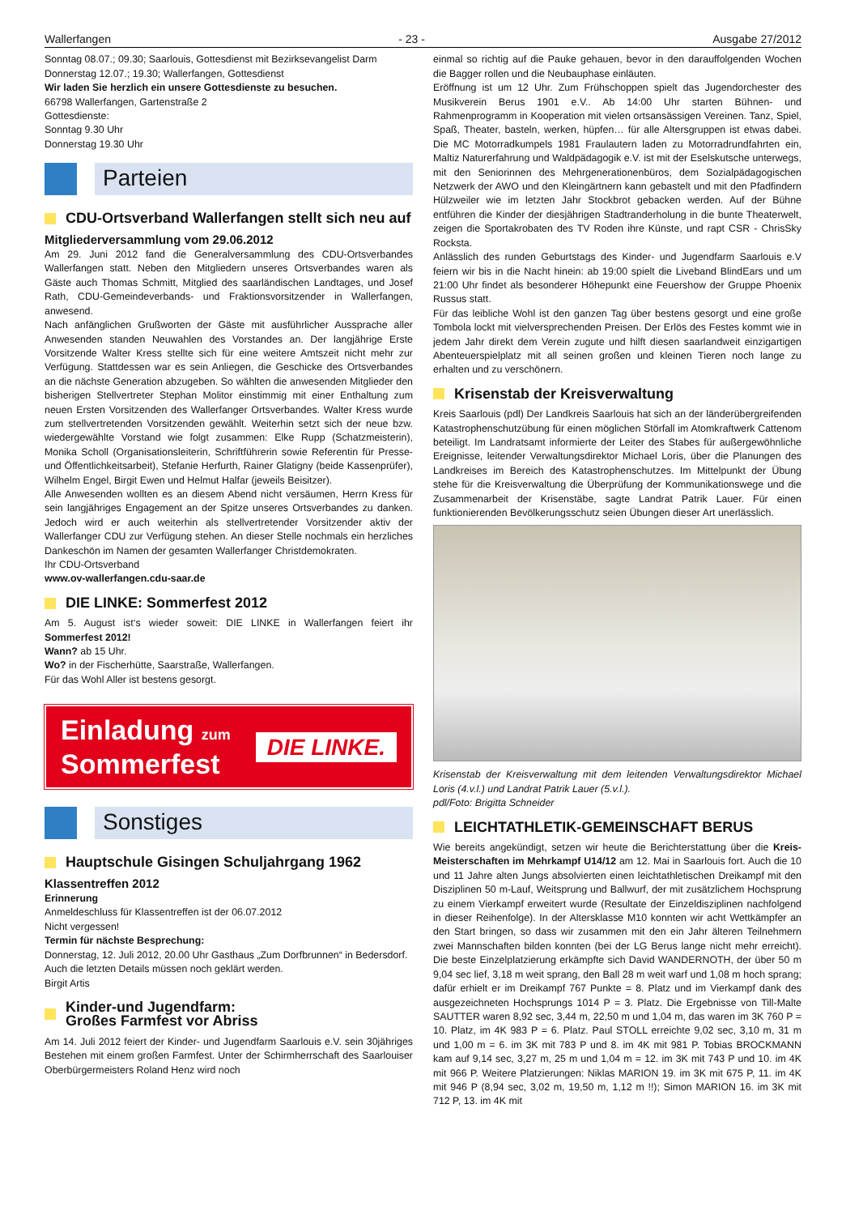Wallerfangen - 23 - Ausgabe 27/2012
Sonntag 08.07.; 09.30; Saarlouis, Gottesdienst mit Bezirksevangelist Darm
Donnerstag 12.07.; 19.30; Wallerfangen, Gottesdienst
Wir laden Sie herzlich ein unsere Gottesdienste zu besuchen.
66798 Wallerfangen, Gartenstraße 2
Gottesdienste:
Sonntag 9.30 Uhr
Donnerstag 19.30 Uhr
Parteien
CDU-Ortsverband Wallerfangen stellt sich neu auf
Mitgliederversammlung vom 29.06.2012
Am 29. Juni 2012 fand die Generalversammlung des CDU-Ortsverbandes Wallerfangen statt. Neben den Mitgliedern unseres Ortsverbandes waren als Gäste auch Thomas Schmitt, Mitglied des saarländischen Landtages, und Josef Rath, CDU-Gemeindeverbands- und Fraktionsvorsitzender in Wallerfangen, anwesend.
Nach anfänglichen Grußworten der Gäste mit ausführlicher Aussprache aller Anwesenden standen Neuwahlen des Vorstandes an. Der langjährige Erste Vorsitzende Walter Kress stellte sich für eine weitere Amtszeit nicht mehr zur Verfügung. Stattdessen war es sein Anliegen, die Geschicke des Ortsverbandes an die nächste Generation abzugeben. So wählten die anwesenden Mitglieder den bisherigen Stellvertreter Stephan Molitor einstimmig mit einer Enthaltung zum neuen Ersten Vorsitzenden des Wallerfanger Ortsverbandes. Walter Kress wurde zum stellvertretenden Vorsitzenden gewählt. Weiterhin setzt sich der neue bzw. wiedergewählte Vorstand wie folgt zusammen: Elke Rupp (Schatzmeisterin), Monika Scholl (Organisationsleiterin, Schriftführerin sowie Referentin für Presse- und Öffentlichkeitsarbeit), Stefanie Herfurth, Rainer Glatigny (beide Kassenprüfer), Wilhelm Engel, Birgit Ewen und Helmut Halfar (jeweils Beisitzer).
Alle Anwesenden wollten es an diesem Abend nicht versäumen, Herrn Kress für sein langjähriges Engagement an der Spitze unseres Ortsverbandes zu danken. Jedoch wird er auch weiterhin als stellvertretender Vorsitzender aktiv der Wallerfanger CDU zur Verfügung stehen. An dieser Stelle nochmals ein herzliches Dankeschön im Namen der gesamten Wallerfanger Christdemokraten.
Ihr CDU-Ortsverband
www.ov-wallerfangen.cdu-saar.de
DIE LINKE: Sommerfest 2012
Am 5. August ist‘s wieder soweit: DIE LINKE in Wallerfangen feiert ihr Sommerfest 2012!
Wann? ab 15 Uhr.
Wo? in der Fischerhütte, Saarstraße, Wallerfangen.
Für das Wohl Aller ist bestens gesorgt.
Einladung zum
Sommerfest
DIE LINKE.
Sonstiges
Hauptschule Gisingen Schuljahrgang 1962
Klassentreffen 2012
Erinnerung
Anmeldeschluss für Klassentreffen ist der 06.07.2012
Nicht vergessen!
Termin für nächste Besprechung:
Donnerstag, 12. Juli 2012, 20.00 Uhr Gasthaus „Zum Dorfbrunnen“ in Bedersdorf.
Auch die letzten Details müssen noch geklärt werden.
Birgit Artis
Kinder-und Jugendfarm:
Großes Farmfest vor Abriss
Am 14. Juli 2012 feiert der Kinder- und Jugendfarm Saarlouis e.V. sein 30jähriges Bestehen mit einem großen Farmfest. Unter der Schirmherrschaft des Saarlouiser Oberbürgermeisters Roland Henz wird noch
einmal so richtig auf die Pauke gehauen, bevor in den darauffolgenden Wochen die Bagger rollen und die Neubauphase einläuten.
Eröffnung ist um 12 Uhr. Zum Frühschoppen spielt das Jugendorchester des Musikverein Berus 1901 e.V.. Ab 14:00 Uhr starten Bühnen- und Rahmenprogramm in Kooperation mit vielen ortsansässigen Vereinen. Tanz, Spiel, Spaß, Theater, basteln, werken, hüpfen… für alle Altersgruppen ist etwas dabei. Die MC Motorradkumpels 1981 Fraulautern laden zu Motorradrundfahrten ein, Maltiz Naturerfahrung und Waldpädagogik e.V. ist mit der Eselskutsche unterwegs, mit den Seniorinnen des Mehrgenerationenbüros, dem Sozialpädagogischen Netzwerk der AWO und den Kleingärtnern kann gebastelt und mit den Pfadfindern Hülzweiler wie im letzten Jahr Stockbrot gebacken werden. Auf der Bühne entführen die Kinder der diesjährigen Stadtranderholung in die bunte Theaterwelt, zeigen die Sportakrobaten des TV Roden ihre Künste, und rapt CSR - ChrisSky Rocksta.
Anlässlich des runden Geburtstags des Kinder- und Jugendfarm Saarlouis e.V feiern wir bis in die Nacht hinein: ab 19:00 spielt die Liveband BlindEars und um 21:00 Uhr findet als besonderer Höhepunkt eine Feuershow der Gruppe Phoenix Russus statt.
Für das leibliche Wohl ist den ganzen Tag über bestens gesorgt und eine große Tombola lockt mit vielversprechenden Preisen. Der Erlös des Festes kommt wie in jedem Jahr direkt dem Verein zugute und hilft diesen saarlandweit einzigartigen Abenteuerspielplatz mit all seinen großen und kleinen Tieren noch lange zu erhalten und zu verschönern.
Krisenstab der Kreisverwaltung
Kreis Saarlouis (pdl) Der Landkreis Saarlouis hat sich an der länderübergreifenden Katastrophenschutzübung für einen möglichen Störfall im Atomkraftwerk Cattenom beteiligt. Im Landratsamt informierte der Leiter des Stabes für außergewöhnliche Ereignisse, leitender Verwaltungsdirektor Michael Loris, über die Planungen des Landkreises im Bereich des Katastrophenschutzes. Im Mittelpunkt der Übung stehe für die Kreisverwaltung die Überprüfung der Kommunikationswege und die Zusammenarbeit der Krisenstäbe, sagte Landrat Patrik Lauer. Für einen funktionierenden Bevölkerungsschutz seien Übungen dieser Art unerlässlich.
Krisenstab der Kreisverwaltung mit dem leitenden Verwaltungsdirektor Michael Loris (4.v.l.) und Landrat Patrik Lauer (5.v.l.).
pdl/Foto: Brigitta Schneider
LEICHTATHLETIK-GEMEINSCHAFT BERUS
Wie bereits angekündigt, setzen wir heute die Berichterstattung über die Kreis-Meisterschaften im Mehrkampf U14/12 am 12. Mai in Saarlouis fort. Auch die 10 und 11 Jahre alten Jungs absolvierten einen leichtathletischen Dreikampf mit den Disziplinen 50 m-Lauf, Weitsprung und Ballwurf, der mit zusätzlichem Hochsprung zu einem Vierkampf erweitert wurde (Resultate der Einzeldisziplinen nachfolgend in dieser Reihenfolge). In der Altersklasse M10 konnten wir acht Wettkämpfer an den Start bringen, so dass wir zusammen mit den ein Jahr älteren Teilnehmern zwei Mannschaften bilden konnten (bei der LG Berus lange nicht mehr erreicht). Die beste Einzelplatzierung erkämpfte sich David WANDERNOTH, der über 50 m 9,04 sec lief, 3,18 m weit sprang, den Ball 28 m weit warf und 1,08 m hoch sprang; dafür erhielt er im Dreikampf 767 Punkte = 8. Platz und im Vierkampf dank des ausgezeichneten Hochsprungs 1014 P = 3. Platz. Die Ergebnisse von Till-Malte SAUTTER waren 8,92 sec, 3,44 m, 22,50 m und 1,04 m, das waren im 3K 760 P = 10. Platz, im 4K 983 P = 6. Platz. Paul STOLL erreichte 9,02 sec, 3,10 m, 31 m und 1,00 m = 6. im 3K mit 783 P und 8. im 4K mit 981 P. Tobias BROCKMANN kam auf 9,14 sec, 3,27 m, 25 m und 1,04 m = 12. im 3K mit 743 P und 10. im 4K mit 966 P. Weitere Platzierungen: Niklas MARION 19. im 3K mit 675 P, 11. im 4K mit 946 P (8,94 sec, 3,02 m, 19,50 m, 1,12 m !!); Simon MARION 16. im 3K mit 712 P, 13. im 4K mit